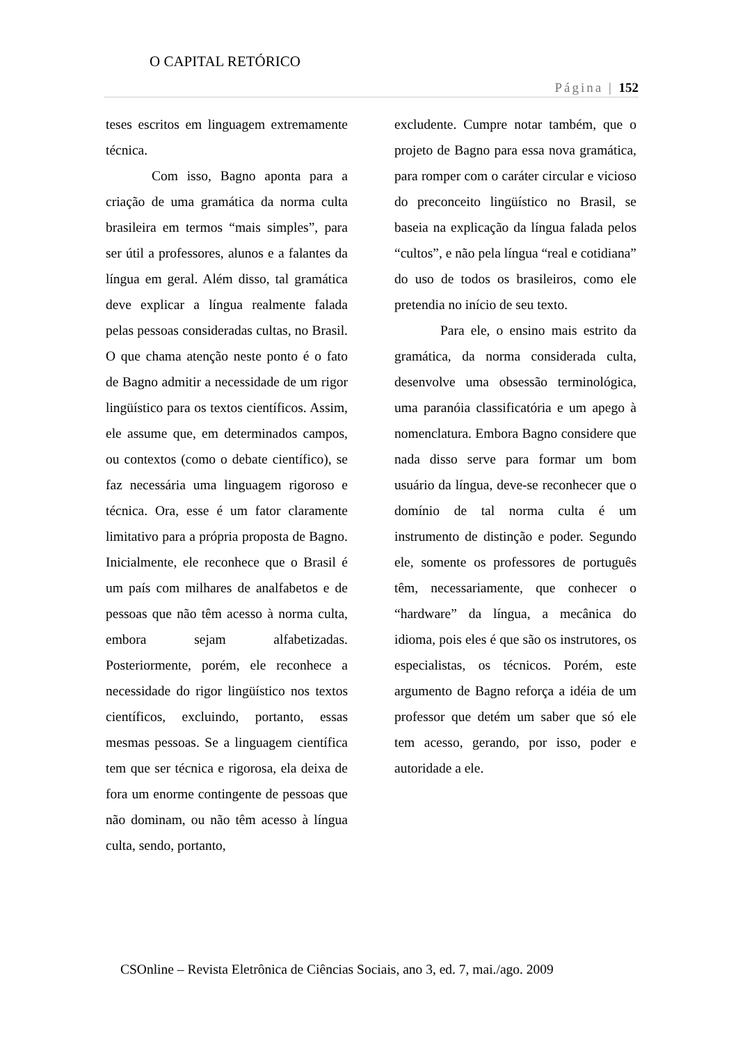O CAPITAL RETÓRICO
Página | 152
teses escritos em linguagem extremamente técnica.
Com isso, Bagno aponta para a criação de uma gramática da norma culta brasileira em termos “mais simples”, para ser útil a professores, alunos e a falantes da língua em geral. Além disso, tal gramática deve explicar a língua realmente falada pelas pessoas consideradas cultas, no Brasil. O que chama atenção neste ponto é o fato de Bagno admitir a necessidade de um rigor lingüístico para os textos científicos. Assim, ele assume que, em determinados campos, ou contextos (como o debate científico), se faz necessária uma linguagem rigoroso e técnica. Ora, esse é um fator claramente limitativo para a própria proposta de Bagno. Inicialmente, ele reconhece que o Brasil é um país com milhares de analfabetos e de pessoas que não têm acesso à norma culta, embora sejam alfabetizadas. Posteriormente, porém, ele reconhece a necessidade do rigor lingüístico nos textos científicos, excluindo, portanto, essas mesmas pessoas. Se a linguagem científica tem que ser técnica e rigorosa, ela deixa de fora um enorme contingente de pessoas que não dominam, ou não têm acesso à língua culta, sendo, portanto,
excludente. Cumpre notar também, que o projeto de Bagno para essa nova gramática, para romper com o caráter circular e vicioso do preconceito lingüístico no Brasil, se baseia na explicação da língua falada pelos “cultos”, e não pela língua “real e cotidiana” do uso de todos os brasileiros, como ele pretendia no início de seu texto.
Para ele, o ensino mais estrito da gramática, da norma considerada culta, desenvolve uma obsessão terminológica, uma paranóia classificatória e um apego à nomenclatura. Embora Bagno considere que nada disso serve para formar um bom usuário da língua, deve-se reconhecer que o domínio de tal norma culta é um instrumento de distinção e poder. Segundo ele, somente os professores de português têm, necessariamente, que conhecer o “hardware” da língua, a mecânica do idioma, pois eles é que são os instrutores, os especialistas, os técnicos. Porém, este argumento de Bagno reforça a idéia de um professor que detém um saber que só ele tem acesso, gerando, por isso, poder e autoridade a ele.
CSOnline – Revista Eletrônica de Ciências Sociais, ano 3, ed. 7, mai./ago. 2009